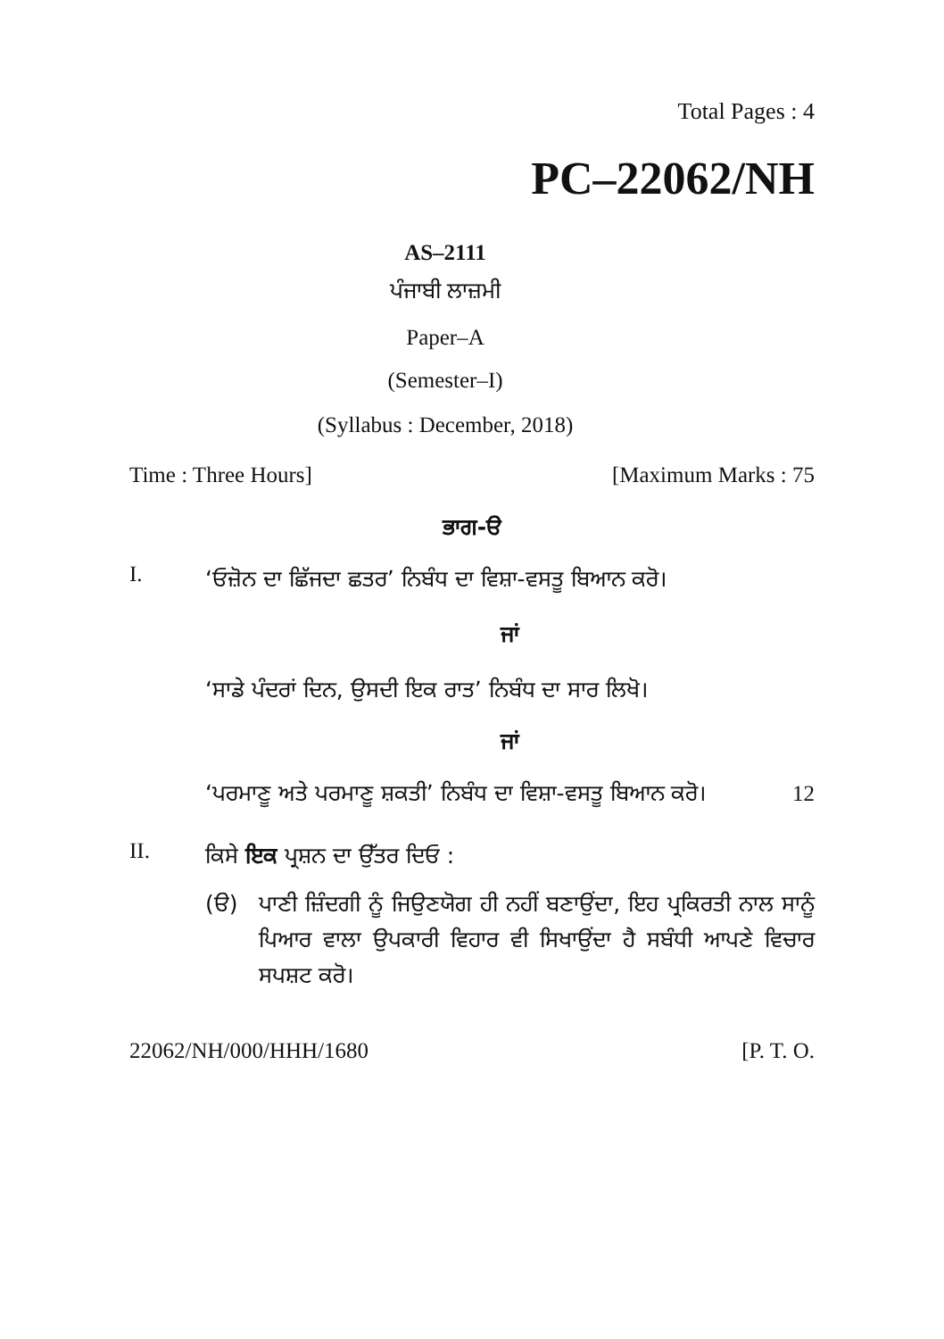Total Pages : 4
PC–22062/NH
AS–2111
ਪੰਜਾਬੀ ਲਾਜ਼ਮੀ
Paper–A
(Semester–I)
(Syllabus : December, 2018)
Time : Three Hours] [Maximum Marks : 75
ਭਾਗ-ੳ
I.
‘ਓਜ਼ੋਨ ਦਾ ਛਿੱਜਦਾ ਛਤਰ’ ਨਿਬੰਧ ਦਾ ਵਿਸ਼ਾ-ਵਸਤੂ ਬਿਆਨ ਕਰੋ।
ਜਾਂ
‘ਸਾਡੇ ਪੰਦਰਾਂ ਦਿਨ, ਉਸਦੀ ਇਕ ਰਾਤ’ ਨਿਬੰਧ ਦਾ ਸਾਰ ਲਿਖੋ।
ਜਾਂ
‘ਪਰਮਾਣੂ ਅਤੇ ਪਰਮਾਣੂ ਸ਼ਕਤੀ’ ਨਿਬੰਧ ਦਾ ਵਿਸ਼ਾ-ਵਸਤੂ ਬਿਆਨ ਕਰੋ। 12
II.
ਕਿਸੇ ਇਕ ਪ੍ਰਸ਼ਨ ਦਾ ਉੱਤਰ ਦਿਓ :
(ੳ) ਪਾਣੀ ਜ਼ਿੰਦਗੀ ਨੂੰ ਜਿਉਣਯੋਗ ਹੀ ਨਹੀਂ ਬਣਾਉਂਦਾ, ਇਹ ਪ੍ਰਕਿਰਤੀ ਨਾਲ ਸਾਨੂੰ ਪਿਆਰ ਵਾਲਾ ਉਪਕਾਰੀ ਵਿਹਾਰ ਵੀ ਸਿਖਾਉਂਦਾ ਹੈ ਸਬੰਧੀ ਆਪਣੇ ਵਿਚਾਰ ਸਪਸ਼ਟ ਕਰੋ।
22062/NH/000/HHH/1680 [P. T. O.